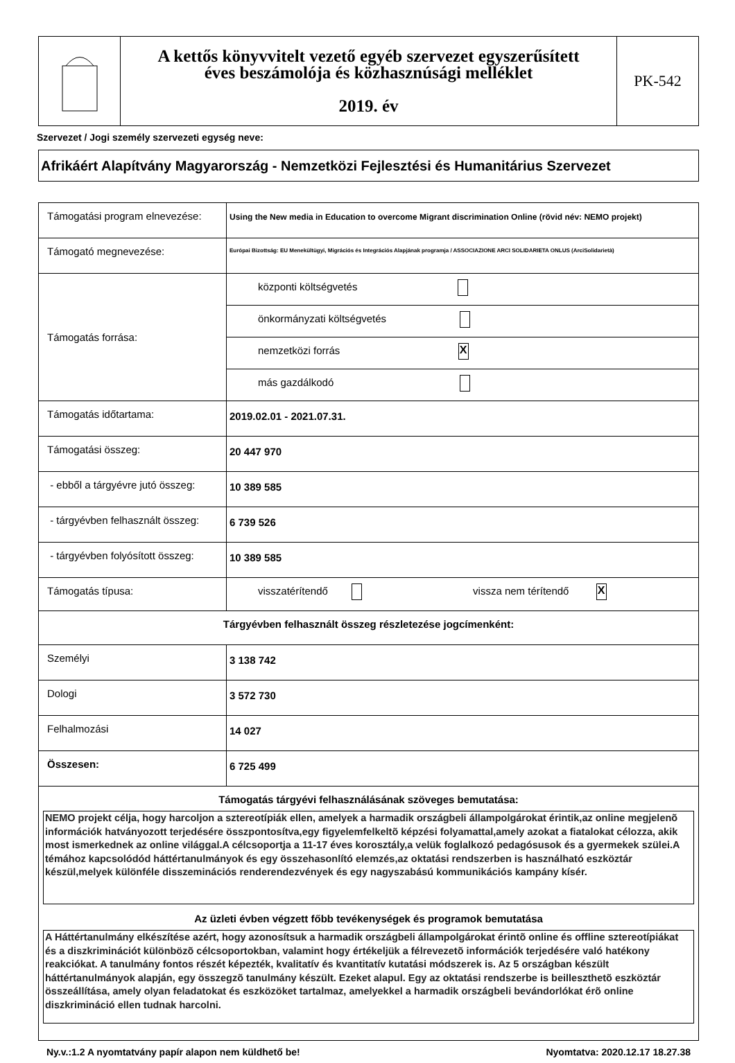| | A kettős könyvvitelt vezető egyéb szervezet egyszerűsített éves beszámolója és közhasznúsági melléklet 2019. év | PK-542 |
Szervezet / Jogi személy szervezeti egység neve:
Afrikáért Alapítvány Magyarország - Nemzetközi Fejlesztési és Humanitárius Szervezet
| Támogatási program elnevezése: | Using the New media in Education to overcome Migrant discrimination Online (rövid név: NEMO projekt) |
| Támogató megnevezése: | Európai Bizottság: EU Menekültügyi, Migrációs és Integrációs Alapjának programja / ASSOCIAZIONE ARCI SOLIDARIETA ONLUS (ArciSolidarietà) |
| Támogatás forrása: | központi költségvetés |
| | önkormányzati költségvetés |
| | nemzetközi forrás X |
| | más gazdálkodó |
| Támogatás időtartama: | 2019.02.01 - 2021.07.31. |
| Támogatási összeg: | 20 447 970 |
| - ebből a tárgyévre jutó összeg: | 10 389 585 |
| - tárgyévben felhasznált összeg: | 6 739 526 |
| - tárgyévben folyósított összeg: | 10 389 585 |
| Támogatás típusa: | visszatérítendő vissza nem térítendő X |
| Tárgyévben felhasznált összeg részletezése jogcímenként: | |
| Személyi | 3 138 742 |
| Dologi | 3 572 730 |
| Felhalmozási | 14 027 |
| Összesen: | 6 725 499 |
| Támogatás tárgyévi felhasználásának szöveges bemutatása: NEMO projekt célja, hogy harcoljon a sztereotípiák ellen, amelyek a harmadik országbeli állampolgárokat érintik,az online megjelenõ információk hatványozott terjedésére összpontosítva,egy figyelemfelkeltõ képzési folyamattal,amely azokat a fiatalokat célozza, akik most ismerkednek az online világgal.A célcsoportja a 11-17 éves korosztály,a velük foglalkozó pedagósusok és a gyermekek szülei.A témához kapcsolódód háttértanulmányok és egy összehasonlító elemzés,az oktatási rendszerben is használható eszköztár készül,melyek különféle disszeminációs renderendezvények és egy nagyszabású kommunikációs kampány kísér. Az üzleti évben végzett főbb tevékenységek és programok bemutatása A Háttértanulmány elkészítése azért, hogy azonosítsuk a harmadik országbeli állampolgárokat érintõ online és offline sztereotípiákat és a diszkriminációt különbözõ célcsoportokban, valamint hogy értékeljük a félrevezetõ információk terjedésére való hatékony reakciókat. A tanulmány fontos részét képezték, kvalitatív és kvantitatív kutatási módszerek is. Az 5 országban készült háttértanulmányok alapján, egy összegzõ tanulmány készült. Ezeket alapul. Egy az oktatási rendszerbe is beilleszthetõ eszköztár összeállítása, amely olyan feladatokat és eszközöket tartalmaz, amelyekkel a harmadik országbeli bevándorlókat érõ online diszkrimináció ellen tudnak harcolni. | |
Ny.v.:1.2 A nyomtatvány papír alapon nem küldhető be! Nyomtatva: 2020.12.17 18.27.38